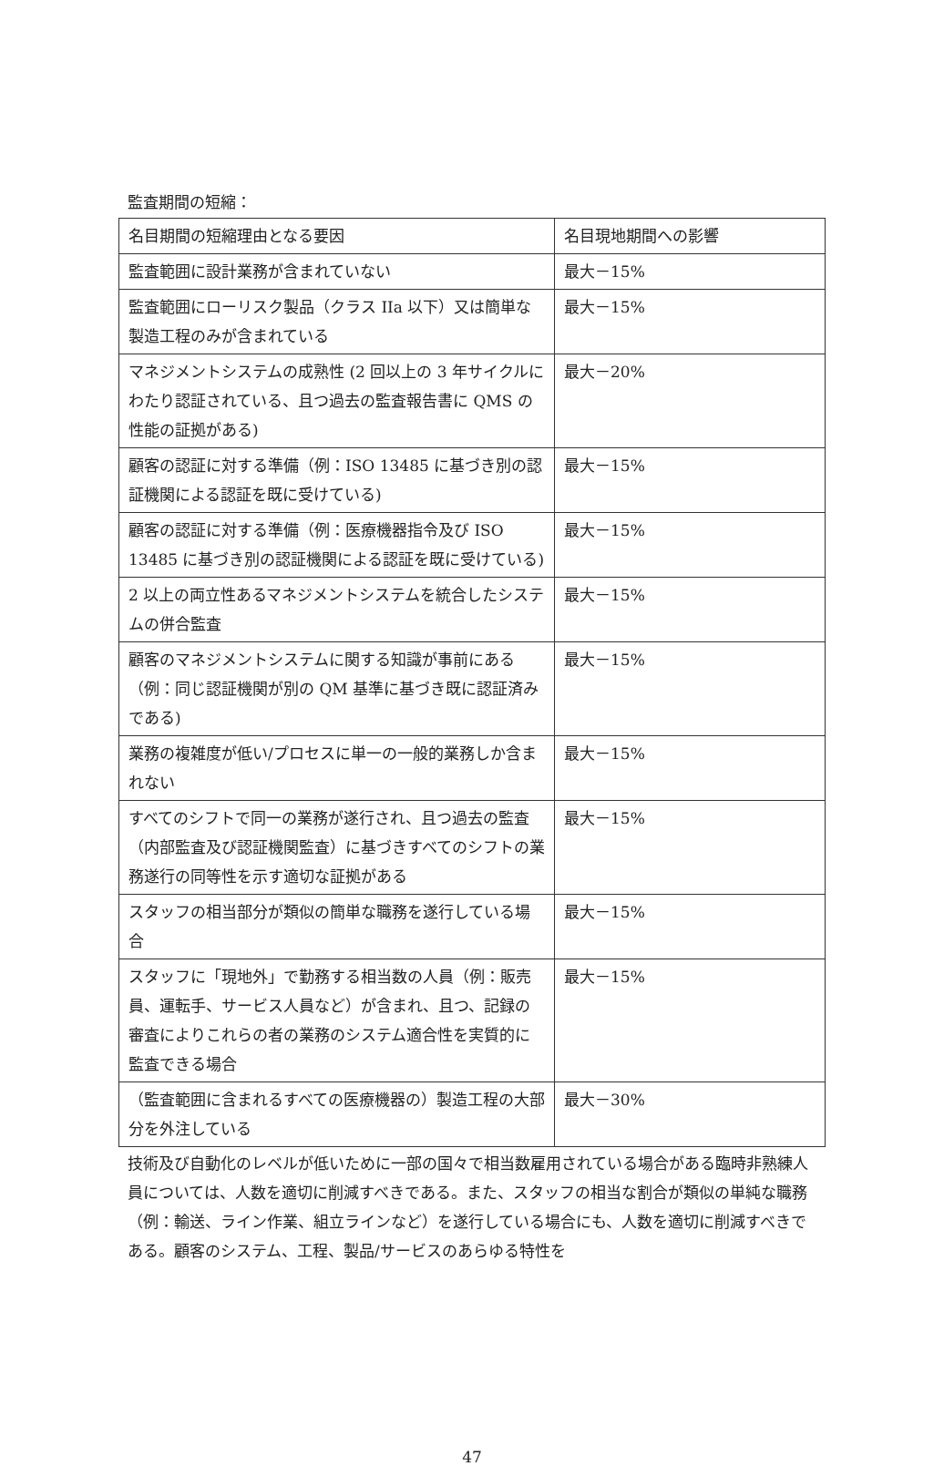監査期間の短縮：
| 名目期間の短縮理由となる要因 | 名目現地期間への影響 |
| --- | --- |
| 監査範囲に設計業務が含まれていない | 最大－15% |
| 監査範囲にローリスク製品（クラス IIa 以下）又は簡単な製造工程のみが含まれている | 最大－15% |
| マネジメントシステムの成熟性 (2 回以上の 3 年サイクルにわたり認証されている、且つ過去の監査報告書に QMS の性能の証拠がある) | 最大－20% |
| 顧客の認証に対する準備（例：ISO 13485 に基づき別の認証機関による認証を既に受けている) | 最大－15% |
| 顧客の認証に対する準備（例：医療機器指令及び ISO 13485 に基づき別の認証機関による認証を既に受けている) | 最大－15% |
| 2 以上の両立性あるマネジメントシステムを統合したシステムの併合監査 | 最大－15% |
| 顧客のマネジメントシステムに関する知識が事前にある（例：同じ認証機関が別の QM 基準に基づき既に認証済みである) | 最大－15% |
| 業務の複雑度が低い/プロセスに単一の一般的業務しか含まれない | 最大－15% |
| すべてのシフトで同一の業務が遂行され、且つ過去の監査（内部監査及び認証機関監査）に基づきすべてのシフトの業務遂行の同等性を示す適切な証拠がある | 最大－15% |
| スタッフの相当部分が類似の簡単な職務を遂行している場合 | 最大－15% |
| スタッフに「現地外」で勤務する相当数の人員（例：販売員、運転手、サービス人員など）が含まれ、且つ、記録の審査によりこれらの者の業務のシステム適合性を実質的に監査できる場合 | 最大－15% |
| （監査範囲に含まれるすべての医療機器の）製造工程の大部分を外注している | 最大－30% |
技術及び自動化のレベルが低いために一部の国々で相当数雇用されている場合がある臨時非熟練人員については、人数を適切に削減すべきである。また、スタッフの相当な割合が類似の単純な職務（例：輸送、ライン作業、組立ラインなど）を遂行している場合にも、人数を適切に削減すべきである。顧客のシステム、工程、製品/サービスのあらゆる特性を
47